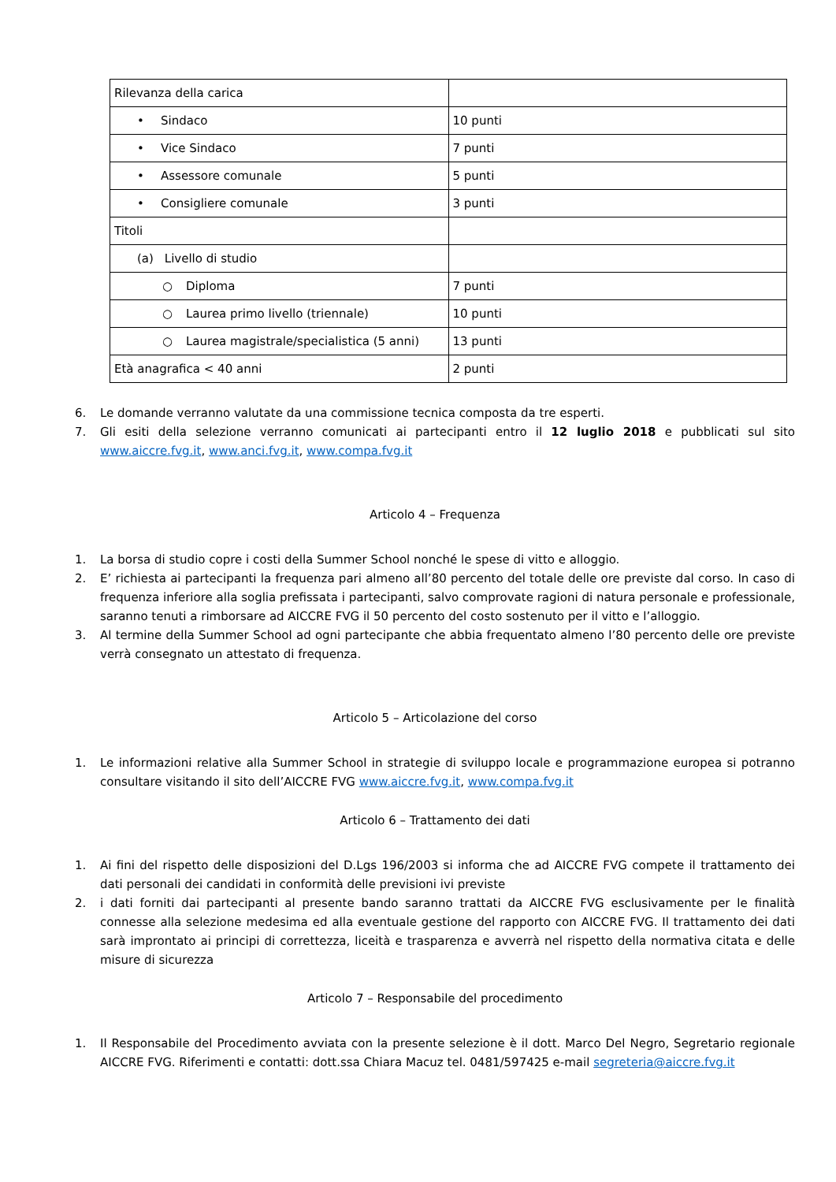| Rilevanza della carica | |
| • Sindaco | 10 punti |
| • Vice Sindaco | 7 punti |
| • Assessore comunale | 5 punti |
| • Consigliere comunale | 3 punti |
| Titoli | |
| (a) Livello di studio | |
| ○ Diploma | 7 punti |
| ○ Laurea primo livello (triennale) | 10 punti |
| ○ Laurea magistrale/specialistica (5 anni) | 13 punti |
| Età anagrafica < 40 anni | 2 punti |
6. Le domande verranno valutate da una commissione tecnica composta da tre esperti.
7. Gli esiti della selezione verranno comunicati ai partecipanti entro il 12 luglio 2018 e pubblicati sul sito www.aiccre.fvg.it, www.anci.fvg.it, www.compa.fvg.it
Articolo 4 – Frequenza
1. La borsa di studio copre i costi della Summer School nonché le spese di vitto e alloggio.
2. E’ richiesta ai partecipanti la frequenza pari almeno all’80 percento del totale delle ore previste dal corso. In caso di frequenza inferiore alla soglia prefissata i partecipanti, salvo comprovate ragioni di natura personale e professionale, saranno tenuti a rimborsare ad AICCRE FVG il 50 percento del costo sostenuto per il vitto e l’alloggio.
3. Al termine della Summer School ad ogni partecipante che abbia frequentato almeno l’80 percento delle ore previste verrà consegnato un attestato di frequenza.
Articolo 5 – Articolazione del corso
1. Le informazioni relative alla Summer School in strategie di sviluppo locale e programmazione europea si potranno consultare visitando il sito dell’AICCRE FVG www.aiccre.fvg.it, www.compa.fvg.it
Articolo 6 – Trattamento dei dati
1. Ai fini del rispetto delle disposizioni del D.Lgs 196/2003 si informa che ad AICCRE FVG compete il trattamento dei dati personali dei candidati in conformità delle previsioni ivi previste
2. i dati forniti dai partecipanti al presente bando saranno trattati da AICCRE FVG esclusivamente per le finalità connesse alla selezione medesima ed alla eventuale gestione del rapporto con AICCRE FVG. Il trattamento dei dati sarà improntato ai principi di correttezza, liceità e trasparenza e avverrà nel rispetto della normativa citata e delle misure di sicurezza
Articolo 7 – Responsabile del procedimento
1. Il Responsabile del Procedimento avviata con la presente selezione è il dott. Marco Del Negro, Segretario regionale AICCRE FVG. Riferimenti e contatti: dott.ssa Chiara Macuz tel. 0481/597425 e-mail segreteria@aiccre.fvg.it